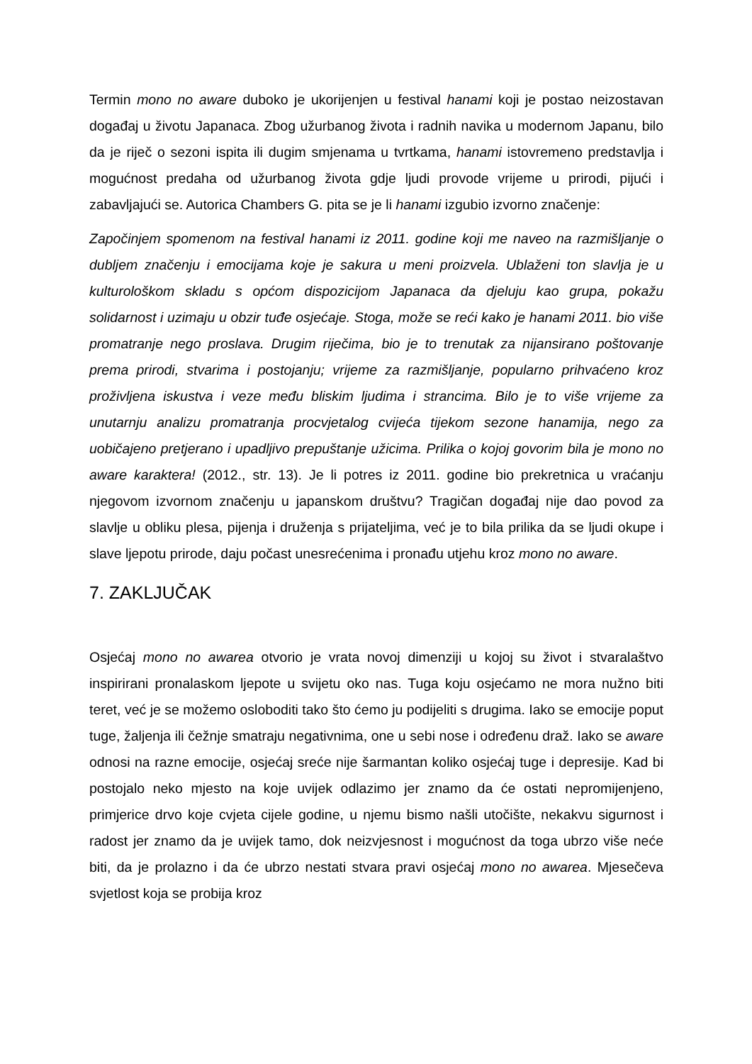Termin mono no aware duboko je ukorijenjen u festival hanami koji je postao neizostavan događaj u životu Japanaca. Zbog užurbanog života i radnih navika u modernom Japanu, bilo da je riječ o sezoni ispita ili dugim smjenama u tvrtkama, hanami istovremeno predstavlja i mogućnost predaha od užurbanog života gdje ljudi provode vrijeme u prirodi, pijući i zabavljajući se. Autorica Chambers G. pita se je li hanami izgubio izvorno značenje:
Započinjem spomenom na festival hanami iz 2011. godine koji me naveo na razmišljanje o dubljem značenju i emocijama koje je sakura u meni proizvela. Ublaženi ton slavlja je u kulturološkom skladu s općom dispozicijom Japanaca da djeluju kao grupa, pokažu solidarnost i uzimaju u obzir tuđe osjećaje. Stoga, može se reći kako je hanami 2011. bio više promatranje nego proslava. Drugim riječima, bio je to trenutak za nijansirano poštovanje prema prirodi, stvarima i postojanju; vrijeme za razmišljanje, popularno prihvaćeno kroz proživljena iskustva i veze među bliskim ljudima i strancima. Bilo je to više vrijeme za unutarnju analizu promatranja procvjetalog cvijeća tijekom sezone hanamija, nego za uobičajeno pretjerano i upadljivo prepuštanje užicima. Prilika o kojoj govorim bila je mono no aware karaktera! (2012., str. 13). Je li potres iz 2011. godine bio prekretnica u vraćanju njegovom izvornom značenju u japanskom društvu? Tragičan događaj nije dao povod za slavlje u obliku plesa, pijenja i druženja s prijateljima, već je to bila prilika da se ljudi okupe i slave ljepotu prirode, daju počast unesrećenima i pronađu utjehu kroz mono no aware.
7. ZAKLJUČAK
Osjećaj mono no awarea otvorio je vrata novoj dimenziji u kojoj su život i stvaralaštvo inspirirani pronalaskom ljepote u svijetu oko nas. Tuga koju osjećamo ne mora nužno biti teret, već je se možemo osloboditi tako što ćemo ju podijeliti s drugima. Iako se emocije poput tuge, žaljenja ili čežnje smatraju negativnima, one u sebi nose i određenu draž. Iako se aware odnosi na razne emocije, osjećaj sreće nije šarmantan koliko osjećaj tuge i depresije. Kad bi postojalo neko mjesto na koje uvijek odlazimo jer znamo da će ostati nepromijenjeno, primjerice drvo koje cvjeta cijele godine, u njemu bismo našli utočište, nekakvu sigurnost i radost jer znamo da je uvijek tamo, dok neizvjesnost i mogućnost da toga ubrzo više neće biti, da je prolazno i da će ubrzo nestati stvara pravi osjećaj mono no awarea. Mjesečeva svjetlost koja se probija kroz